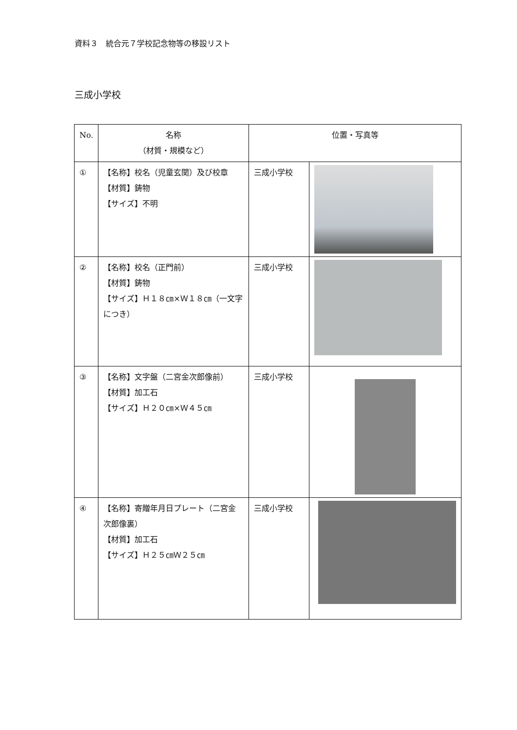資料３　統合元７学校記念物等の移設リスト
三成小学校
| No. | 名称 （材質・規模など） | 位置・写真等 | |
| --- | --- | --- | --- |
| ① | 【名称】校名（児童玄関）及び校章 【材質】鋳物 【サイズ】不明 | 三成小学校 | |
| ② | 【名称】校名（正門前） 【材質】鋳物 【サイズ】Ｈ１８㎝×Ｗ１８㎝（一文字につき） | 三成小学校 | |
| ③ | 【名称】文字盤（二宮金次郎像前） 【材質】加工石 【サイズ】Ｈ２０㎝×Ｗ４５㎝ | 三成小学校 | |
| ④ | 【名称】寄贈年月日プレート（二宮金次郎像裏） 【材質】加工石 【サイズ】Ｈ２５㎝Ｗ２５㎝ | 三成小学校 | |